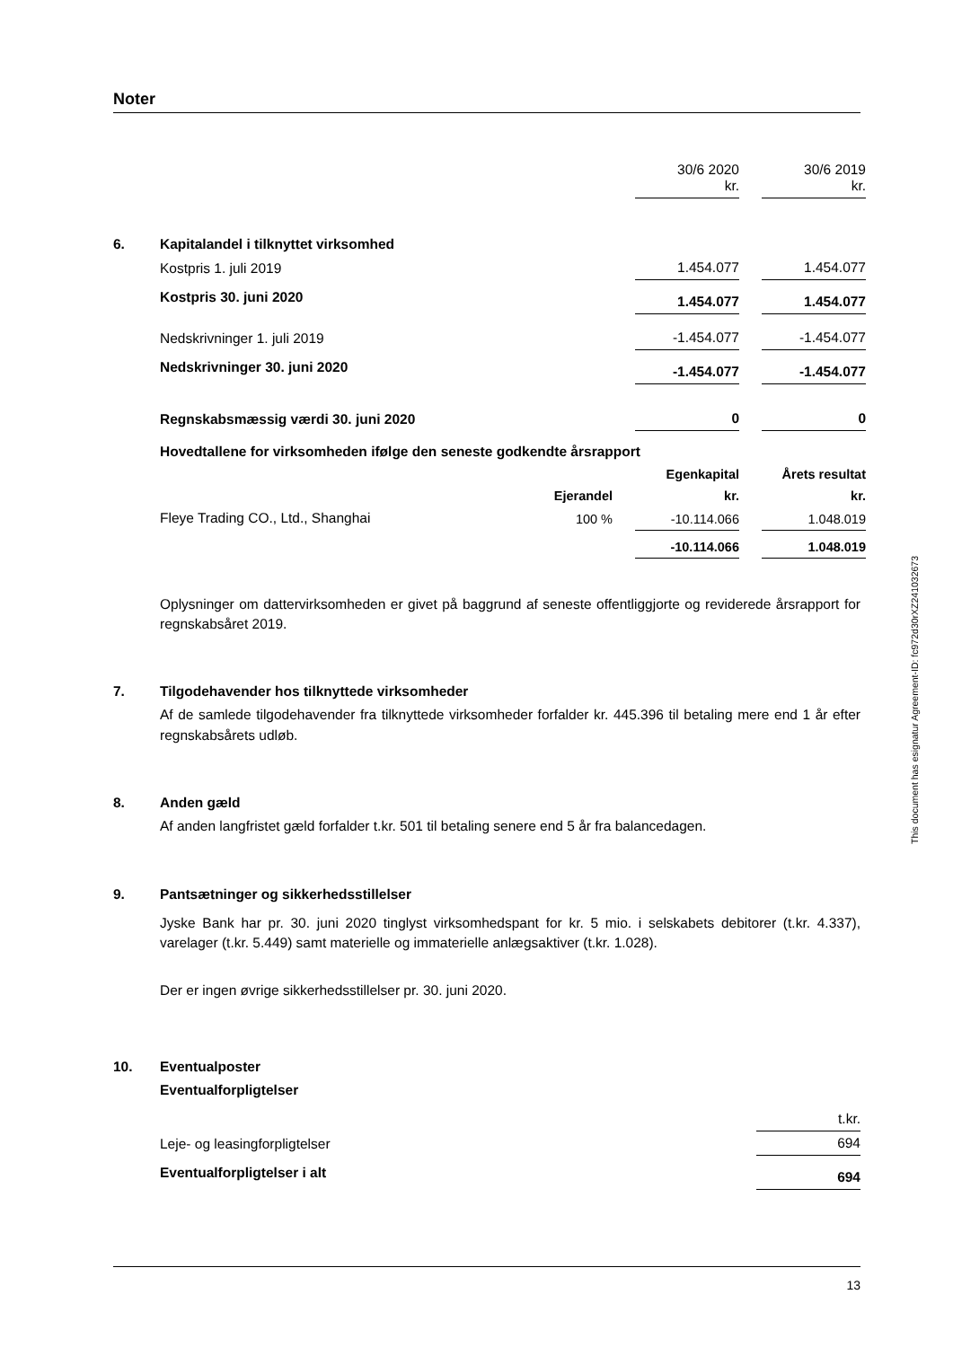Noter
| | | 30/6 2020 kr. | | 30/6 2019 kr. |
| 6. | Kapitalandel i tilknyttet virksomhed | | | |
| | Kostpris 1. juli 2019 | 1.454.077 | | 1.454.077 |
| | Kostpris 30. juni 2020 | 1.454.077 | | 1.454.077 |
| | Nedskrivninger 1. juli 2019 | -1.454.077 | | -1.454.077 |
| | Nedskrivninger 30. juni 2020 | -1.454.077 | | -1.454.077 |
| | Regnskabsmæssig værdi 30. juni 2020 | 0 | | 0 |
| | Hovedtallene for virksomheden ifølge den seneste godkendte årsrapport | | | |
| | | | | Egenkapital | | Årets resultat |
| | | Ejerandel | | kr. | | kr. |
| | Fleye Trading CO., Ltd., Shanghai | 100 % | | -10.114.066 | | 1.048.019 |
| | | | | -10.114.066 | | 1.048.019 |
Oplysninger om dattervirksomheden er givet på baggrund af seneste offentliggjorte og reviderede årsrapport for regnskabsåret 2019.
7. Tilgodehavender hos tilknyttede virksomheder
Af de samlede tilgodehavender fra tilknyttede virksomheder forfalder kr. 445.396 til betaling mere end 1 år efter regnskabsårets udløb.
8. Anden gæld
Af anden langfristet gæld forfalder t.kr. 501 til betaling senere end 5 år fra balancedagen.
9. Pantsætninger og sikkerhedsstillelser
Jyske Bank har pr. 30. juni 2020 tinglyst virksomhedspant for kr. 5 mio. i selskabets debitorer (t.kr. 4.337), varelager (t.kr. 5.449) samt materielle og immaterielle anlægsaktiver (t.kr. 1.028).
Der er ingen øvrige sikkerhedsstillelser pr. 30. juni 2020.
10. Eventualposter
Eventualforpligtelser
| | | t.kr. |
| | Leje- og leasingforpligtelser | 694 |
| | Eventualforpligtelser i alt | 694 |
This document has esignatur Agreement-ID: fc972d30rXZ241032673
13